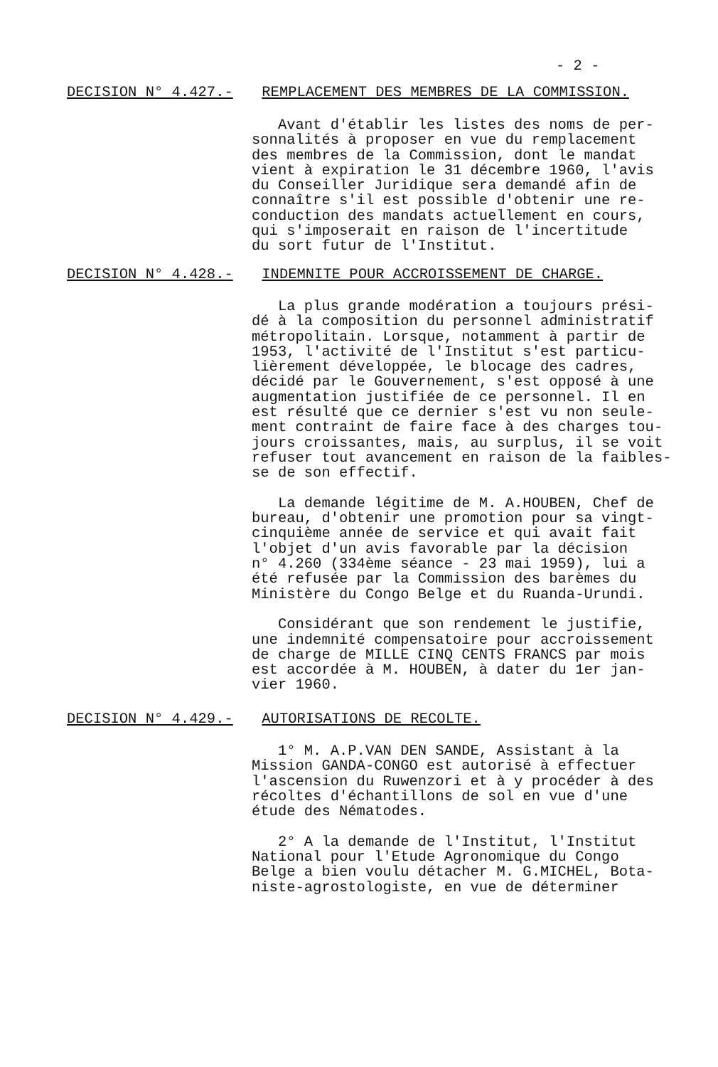- 2 -
DECISION N° 4.427.- REMPLACEMENT DES MEMBRES DE LA COMMISSION.
Avant d'établir les listes des noms de per- sonnalités à proposer en vue du remplacement des membres de la Commission, dont le mandat vient à expiration le 31 décembre 1960, l'avis du Conseiller Juridique sera demandé afin de connaître s'il est possible d'obtenir une re- conduction des mandats actuellement en cours, qui s'imposerait en raison de l'incertitude du sort futur de l'Institut.
DECISION N° 4.428.- INDEMNITE POUR ACCROISSEMENT DE CHARGE.
La plus grande modération a toujours prési- dé à la composition du personnel administratif métropolitain. Lorsque, notamment à partir de 1953, l'activité de l'Institut s'est particu- lièrement développée, le blocage des cadres, décidé par le Gouvernement, s'est opposé à une augmentation justifiée de ce personnel. Il en est résulté que ce dernier s'est vu non seule- ment contraint de faire face à des charges tou- jours croissantes, mais, au surplus, il se voit refuser tout avancement en raison de la faibles- se de son effectif. La demande légitime de M. A.HOUBEN, Chef de bureau, d'obtenir une promotion pour sa vingt- cinquième année de service et qui avait fait l'objet d'un avis favorable par la décision n° 4.260 (334ème séance - 23 mai 1959), lui a été refusée par la Commission des barèmes du Ministère du Congo Belge et du Ruanda-Urundi. Considérant que son rendement le justifie, une indemnité compensatoire pour accroissement de charge de MILLE CINQ CENTS FRANCS par mois est accordée à M. HOUBEN, à dater du 1er jan- vier 1960.
DECISION N° 4.429.- AUTORISATIONS DE RECOLTE.
1° M. A.P.VAN DEN SANDE, Assistant à la Mission GANDA-CONGO est autorisé à effectuer l'ascension du Ruwenzori et à y procéder à des récoltes d'échantillons de sol en vue d'une étude des Nématodes. 2° A la demande de l'Institut, l'Institut National pour l'Etude Agronomique du Congo Belge a bien voulu détacher M. G.MICHEL, Bota- niste-agrostologiste, en vue de déterminer